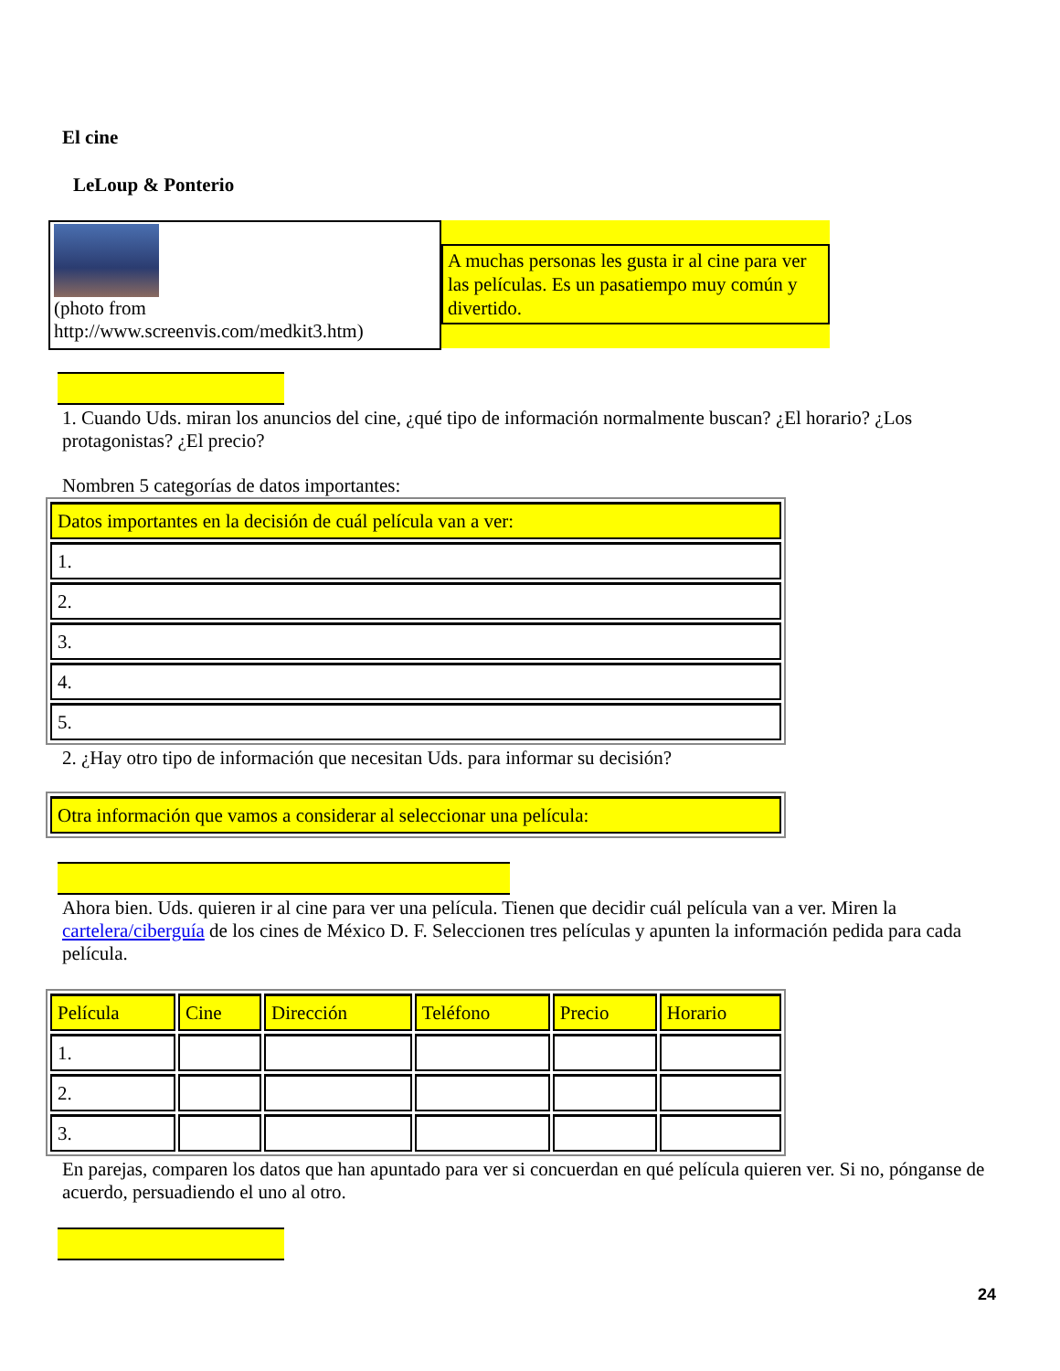El cine
LeLoup & Ponterio
(photo from
http://www.screenvis.com/medkit3.htm)
A muchas personas les gusta ir al cine para ver las películas. Es un pasatiempo muy común y divertido.
1. Cuando Uds. miran los anuncios del cine, ¿qué tipo de información normalmente buscan? ¿El horario? ¿Los protagonistas? ¿El precio?
Nombren 5 categorías de datos importantes:
| Datos importantes en la decisión de cuál película van a ver: |
| 1. |
| 2. |
| 3. |
| 4. |
| 5. |
2. ¿Hay otro tipo de información que necesitan Uds. para informar su decisión?
| Otra información que vamos a considerar al seleccionar una película: |
Ahora bien. Uds. quieren ir al cine para ver una película. Tienen que decidir cuál película van a ver. Miren la cartelera/ciberguía de los cines de México D. F. Seleccionen tres películas y apunten la información pedida para cada película.
| Película | Cine | Dirección | Teléfono | Precio | Horario |
| 1. | | | | | |
| 2. | | | | | |
| 3. | | | | | |
En parejas, comparen los datos que han apuntado para ver si concuerdan en qué película quieren ver. Si no, pónganse de acuerdo, persuadiendo el uno al otro.
24